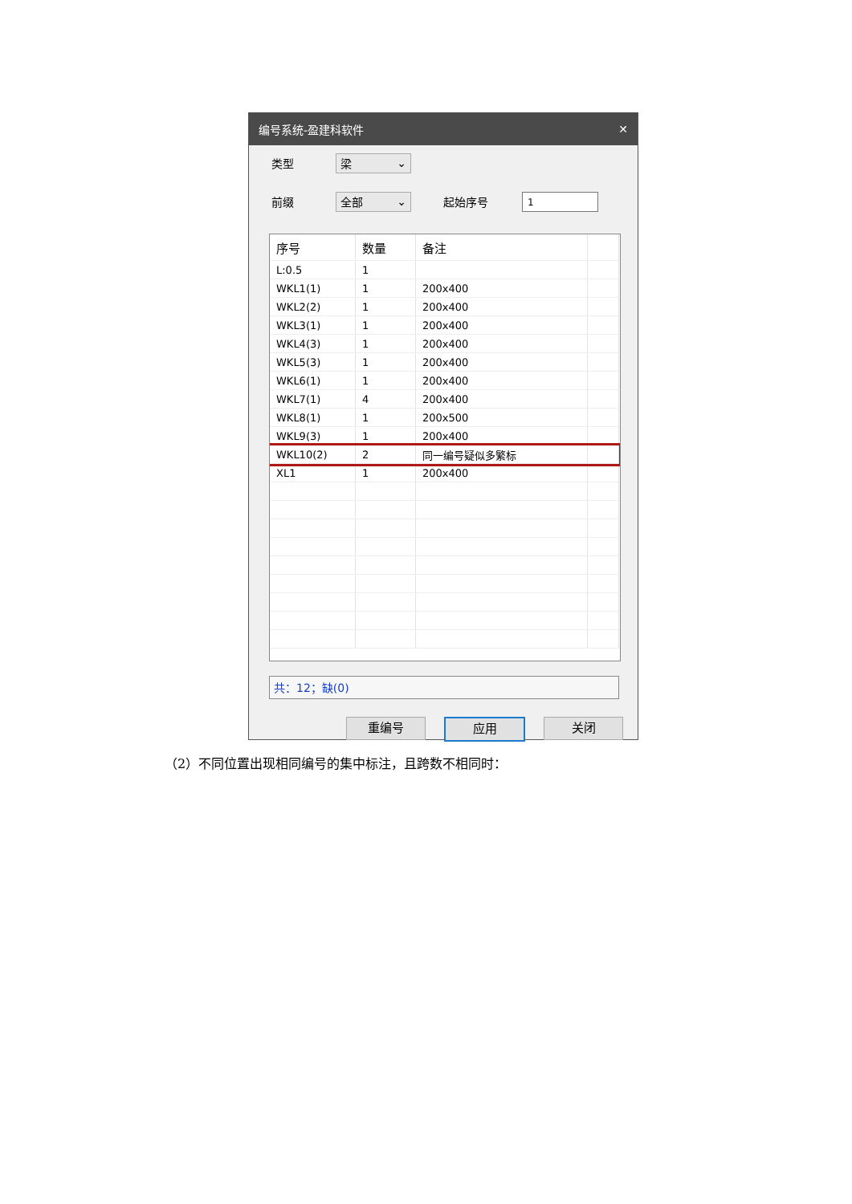编号系统-盈建科软件 ✕
类型 梁 ⌄
前缀 全部 ⌄ 起始序号 1
| 序号 | 数量 | 备注 | |
| --- | --- | --- | --- |
| L:0.5 | 1 | | |
| WKL1(1) | 1 | 200x400 | |
| WKL2(2) | 1 | 200x400 | |
| WKL3(1) | 1 | 200x400 | |
| WKL4(3) | 1 | 200x400 | |
| WKL5(3) | 1 | 200x400 | |
| WKL6(1) | 1 | 200x400 | |
| WKL7(1) | 4 | 200x400 | |
| WKL8(1) | 1 | 200x500 | |
| WKL9(3) | 1 | 200x400 | |
| WKL10(2) | 2 | 同一编号疑似多繁标 | |
| XL1 | 1 | 200x400 | |
共：12；缺(0)
重编号 应用 关闭
（2）不同位置出现相同编号的集中标注，且跨数不相同时：